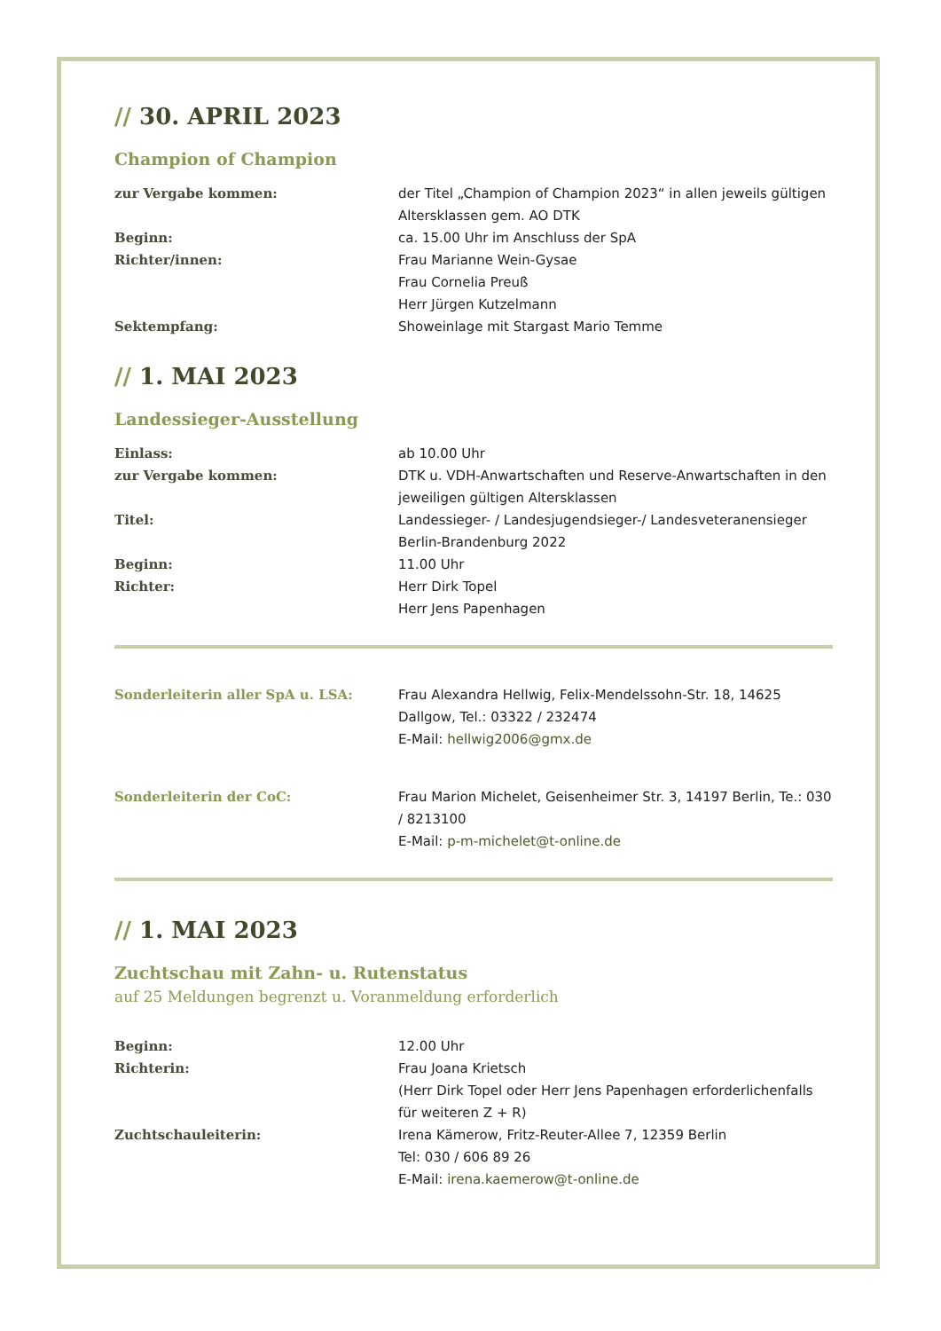// 30. APRIL 2023
Champion of Champion
zur Vergabe kommen: der Titel „Champion of Champion 2023“ in allen jeweils gültigen Altersklassen gem. AO DTK
Beginn: ca. 15.00 Uhr im Anschluss der SpA
Richter/innen: Frau Marianne Wein-Gysae
Frau Cornelia Preuß
Herr Jürgen Kutzelmann
Sektempfang: Showeinlage mit Stargast Mario Temme
// 1. MAI 2023
Landessieger-Ausstellung
Einlass: ab 10.00 Uhr
zur Vergabe kommen: DTK u. VDH-Anwartschaften und Reserve-Anwartschaften in den jeweiligen gültigen Altersklassen
Titel: Landessieger- / Landesjugendsieger-/ Landesveteranensieger Berlin-Brandenburg 2022
Beginn: 11.00 Uhr
Richter: Herr Dirk Topel
Herr Jens Papenhagen
Sonderleiterin aller SpA u. LSA: Frau Alexandra Hellwig, Felix-Mendelssohn-Str. 18, 14625 Dallgow, Tel.: 03322 / 232474
E-Mail: hellwig2006@gmx.de
Sonderleiterin der CoC: Frau Marion Michelet, Geisenheimer Str. 3, 14197 Berlin, Te.: 030 / 8213100
E-Mail: p-m-michelet@t-online.de
// 1. MAI 2023
Zuchtschau mit Zahn- u. Rutenstatus
auf 25 Meldungen begrenzt u. Voranmeldung erforderlich
Beginn: 12.00 Uhr
Richterin: Frau Joana Krietsch
(Herr Dirk Topel oder Herr Jens Papenhagen erforderlichenfalls für weiteren Z + R)
Zuchtschauleiterin: Irena Kämerow, Fritz-Reuter-Allee 7, 12359 Berlin
Tel: 030 / 606 89 26
E-Mail: irena.kaemerow@t-online.de